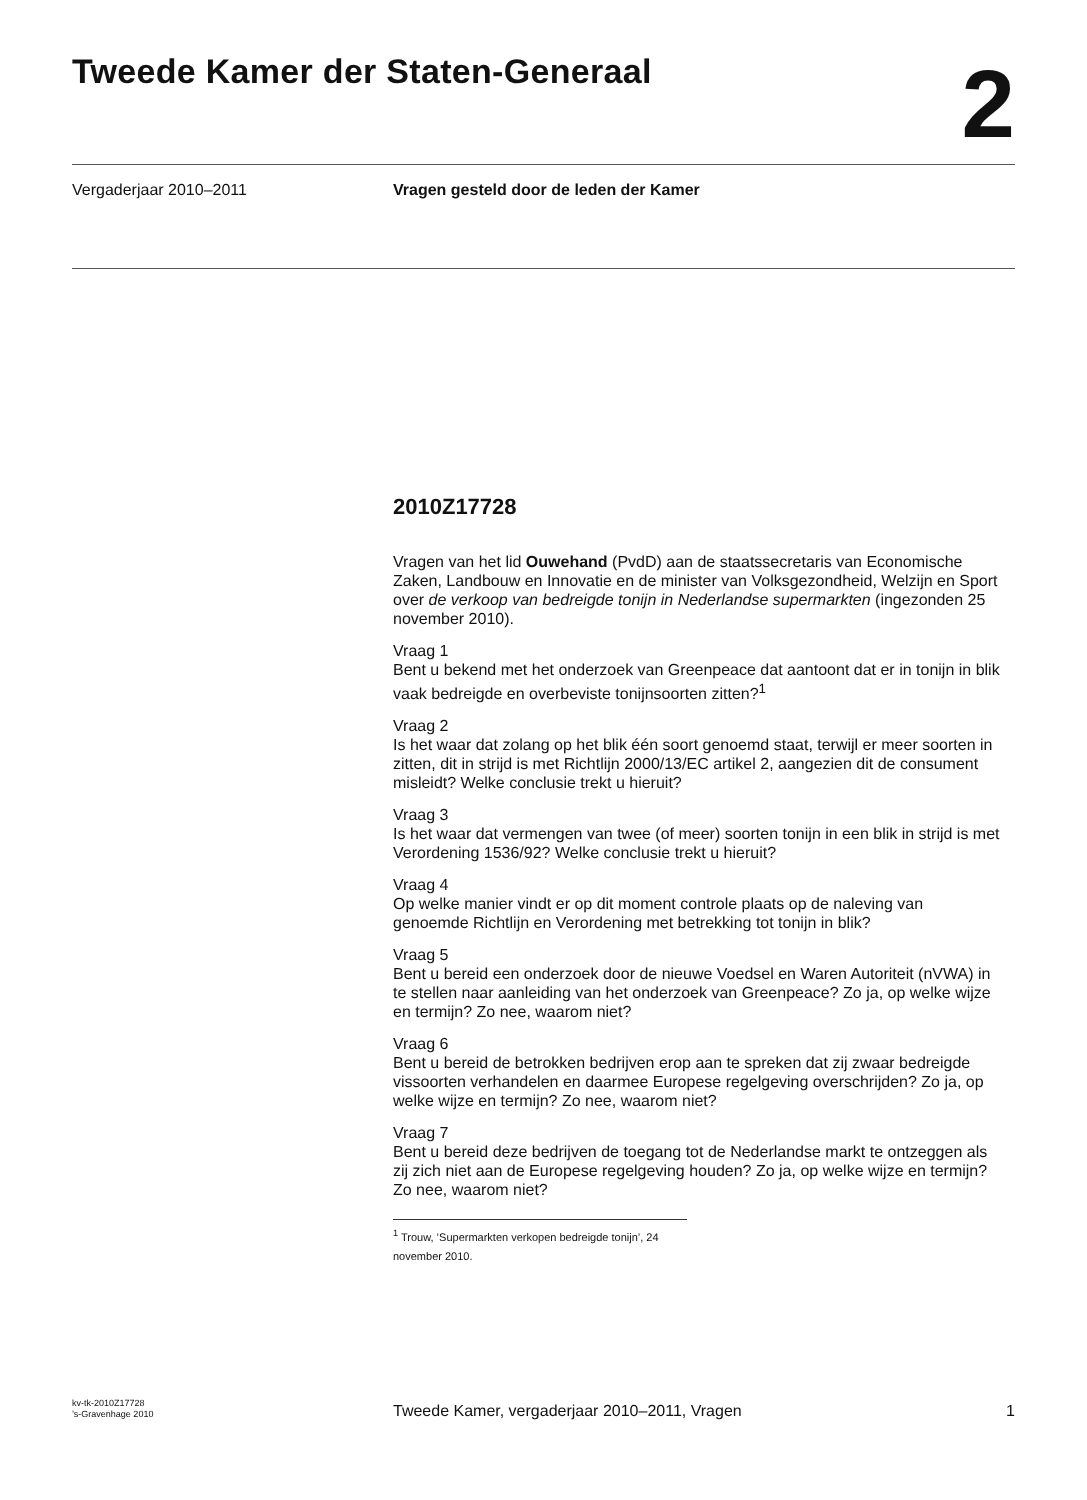Tweede Kamer der Staten-Generaal
2
Vergaderjaar 2010–2011 Vragen gesteld door de leden der Kamer
2010Z17728
Vragen van het lid Ouwehand (PvdD) aan de staatssecretaris van Economische Zaken, Landbouw en Innovatie en de minister van Volksgezondheid, Welzijn en Sport over de verkoop van bedreigde tonijn in Nederlandse supermarkten (ingezonden 25 november 2010).
Vraag 1
Bent u bekend met het onderzoek van Greenpeace dat aantoont dat er in tonijn in blik vaak bedreigde en overbeviste tonijnsoorten zitten?<sup>1</sup>
Vraag 2
Is het waar dat zolang op het blik één soort genoemd staat, terwijl er meer soorten in zitten, dit in strijd is met Richtlijn 2000/13/EC artikel 2, aangezien dit de consument misleidt? Welke conclusie trekt u hieruit?
Vraag 3
Is het waar dat vermengen van twee (of meer) soorten tonijn in een blik in strijd is met Verordening 1536/92? Welke conclusie trekt u hieruit?
Vraag 4
Op welke manier vindt er op dit moment controle plaats op de naleving van genoemde Richtlijn en Verordening met betrekking tot tonijn in blik?
Vraag 5
Bent u bereid een onderzoek door de nieuwe Voedsel en Waren Autoriteit (nVWA) in te stellen naar aanleiding van het onderzoek van Greenpeace? Zo ja, op welke wijze en termijn? Zo nee, waarom niet?
Vraag 6
Bent u bereid de betrokken bedrijven erop aan te spreken dat zij zwaar bedreigde vissoorten verhandelen en daarmee Europese regelgeving overschrijden? Zo ja, op welke wijze en termijn? Zo nee, waarom niet?
Vraag 7
Bent u bereid deze bedrijven de toegang tot de Nederlandse markt te ontzeggen als zij zich niet aan de Europese regelgeving houden? Zo ja, op welke wijze en termijn? Zo nee, waarom niet?
<sup>1</sup> Trouw, ’Supermarkten verkopen bedreigde tonijn’, 24 november 2010.
kv-tk-2010Z17728
’s-Gravenhage 2010
Tweede Kamer, vergaderjaar 2010–2011, Vragen
1